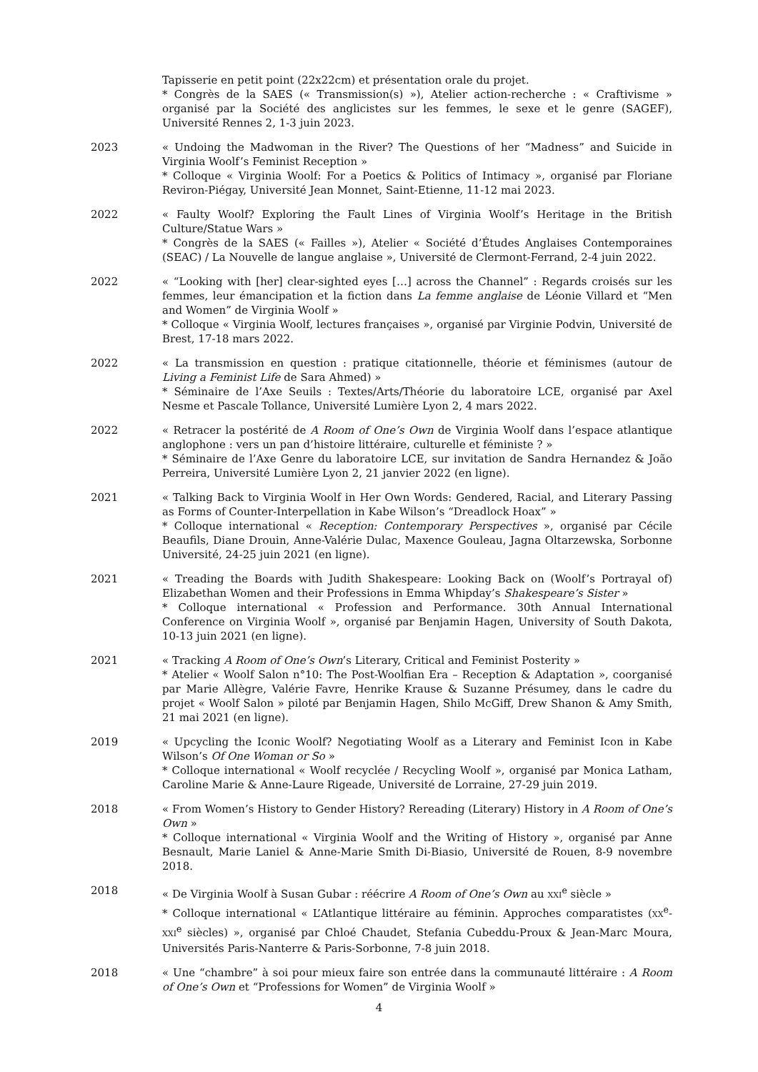Tapisserie en petit point (22x22cm) et présentation orale du projet.
* Congrès de la SAES (« Transmission(s) »), Atelier action-recherche : « Craftivisme » organisé par la Société des anglicistes sur les femmes, le sexe et le genre (SAGEF), Université Rennes 2, 1-3 juin 2023.
2023 « Undoing the Madwoman in the River? The Questions of her “Madness” and Suicide in Virginia Woolf’s Feminist Reception »
* Colloque « Virginia Woolf: For a Poetics & Politics of Intimacy », organisé par Floriane Reviron-Piégay, Université Jean Monnet, Saint-Etienne, 11-12 mai 2023.
2022 « Faulty Woolf? Exploring the Fault Lines of Virginia Woolf’s Heritage in the British Culture/Statue Wars »
* Congrès de la SAES (« Failles »), Atelier « Société d’Études Anglaises Contemporaines (SEAC) / La Nouvelle de langue anglaise », Université de Clermont-Ferrand, 2-4 juin 2022.
2022 « “Looking with [her] clear-sighted eyes […] across the Channel” : Regards croisés sur les femmes, leur émancipation et la fiction dans La femme anglaise de Léonie Villard et “Men and Women” de Virginia Woolf »
* Colloque « Virginia Woolf, lectures françaises », organisé par Virginie Podvin, Université de Brest, 17-18 mars 2022.
2022 « La transmission en question : pratique citationnelle, théorie et féminismes (autour de Living a Feminist Life de Sara Ahmed) »
* Séminaire de l’Axe Seuils : Textes/Arts/Théorie du laboratoire LCE, organisé par Axel Nesme et Pascale Tollance, Université Lumière Lyon 2, 4 mars 2022.
2022 « Retracer la postérité de A Room of One’s Own de Virginia Woolf dans l’espace atlantique anglophone : vers un pan d’histoire littéraire, culturelle et féministe ? »
* Séminaire de l’Axe Genre du laboratoire LCE, sur invitation de Sandra Hernandez & João Perreira, Université Lumière Lyon 2, 21 janvier 2022 (en ligne).
2021 « Talking Back to Virginia Woolf in Her Own Words: Gendered, Racial, and Literary Passing as Forms of Counter-Interpellation in Kabe Wilson’s “Dreadlock Hoax” »
* Colloque international « Reception: Contemporary Perspectives », organisé par Cécile Beaufils, Diane Drouin, Anne-Valérie Dulac, Maxence Gouleau, Jagna Oltarzewska, Sorbonne Université, 24-25 juin 2021 (en ligne).
2021 « Treading the Boards with Judith Shakespeare: Looking Back on (Woolf’s Portrayal of) Elizabethan Women and their Professions in Emma Whipday’s Shakespeare’s Sister »
* Colloque international « Profession and Performance. 30th Annual International Conference on Virginia Woolf », organisé par Benjamin Hagen, University of South Dakota, 10-13 juin 2021 (en ligne).
2021 « Tracking A Room of One’s Own’s Literary, Critical and Feminist Posterity »
* Atelier « Woolf Salon n°10: The Post-Woolfian Era – Reception & Adaptation », coorganisé par Marie Allègre, Valérie Favre, Henrike Krause & Suzanne Présumey, dans le cadre du projet « Woolf Salon » piloté par Benjamin Hagen, Shilo McGiff, Drew Shanon & Amy Smith, 21 mai 2021 (en ligne).
2019 « Upcycling the Iconic Woolf? Negotiating Woolf as a Literary and Feminist Icon in Kabe Wilson’s Of One Woman or So »
* Colloque international « Woolf recyclée / Recycling Woolf », organisé par Monica Latham, Caroline Marie & Anne-Laure Rigeade, Université de Lorraine, 27-29 juin 2019.
2018 « From Women’s History to Gender History? Rereading (Literary) History in A Room of One’s Own »
* Colloque international « Virginia Woolf and the Writing of History », organisé par Anne Besnault, Marie Laniel & Anne-Marie Smith Di-Biasio, Université de Rouen, 8-9 novembre 2018.
2018 « De Virginia Woolf à Susan Gubar : réécrire A Room of One’s Own au XXI<sup>e</sup> siècle »
* Colloque international « L’Atlantique littéraire au féminin. Approches comparatistes (XX<sup>e</sup>-XXI<sup>e</sup> siècles) », organisé par Chloé Chaudet, Stefania Cubeddu-Proux & Jean-Marc Moura, Universités Paris-Nanterre & Paris-Sorbonne, 7-8 juin 2018.
2018 « Une “chambre” à soi pour mieux faire son entrée dans la communauté littéraire : A Room of One’s Own et “Professions for Women” de Virginia Woolf »
4